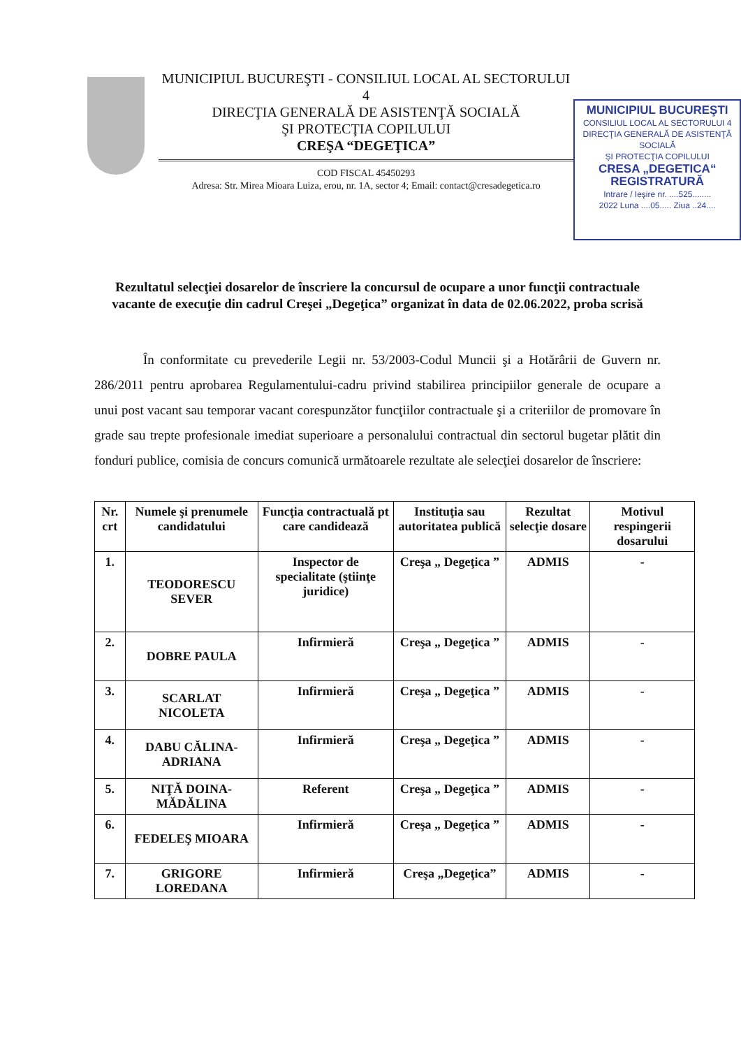MUNICIPIUL BUCUREŞTI - CONSILIUL LOCAL AL SECTORULUI 4
DIRECŢIA GENERALĂ DE ASISTENŢĂ SOCIALĂ
ŞI PROTECŢIA COPILULUI
CREŞA “DEGEŢICA”
COD FISCAL 45450293
Adresa: Str. Mirea Mioara Luiza, erou, nr. 1A, sector 4; Email: contact@cresadegetica.ro
MUNICIPIUL BUCUREŞTI
CONSILIUL LOCAL AL SECTORULUI 4
DIRECŢIA GENERALĂ DE ASISTENŢĂ SOCIALĂ
ŞI PROTECŢIA COPILULUI
CRESA „DEGETICA“REGISTRATURĂ
Intrare / Ieşire nr. ....525........
2022 Luna ....05..... Ziua ..24....
Rezultatul selecţiei dosarelor de înscriere la concursul de ocupare a unor funcţii contractuale vacante de execuţie din cadrul Creşei „Degeţica” organizat în data de 02.06.2022, proba scrisă
În conformitate cu prevederile Legii nr. 53/2003-Codul Muncii şi a Hotărârii de Guvern nr. 286/2011 pentru aprobarea Regulamentului-cadru privind stabilirea principiilor generale de ocupare a unui post vacant sau temporar vacant corespunzător funcţiilor contractuale şi a criteriilor de promovare în grade sau trepte profesionale imediat superioare a personalului contractual din sectorul bugetar plătit din fonduri publice, comisia de concurs comunică următoarele rezultate ale selecţiei dosarelor de înscriere:
| Nr. crt | Numele şi prenumele candidatului | Funcţia contractuală pt care candidează | Instituţia sau autoritatea publică | Rezultat selecţie dosare | Motivul respingerii dosarului |
| --- | --- | --- | --- | --- | --- |
| 1. | TEODORESCU SEVER | Inspector de specialitate (ştiinţe juridice) | Creşa „ Degeţica ” | ADMIS | - |
| 2. | DOBRE PAULA | Infirmieră | Creşa „ Degeţica ” | ADMIS | - |
| 3. | SCARLAT NICOLETA | Infirmieră | Creşa „ Degeţica ” | ADMIS | - |
| 4. | DABU CĂLINA-ADRIANA | Infirmieră | Creşa „ Degeţica ” | ADMIS | - |
| 5. | NIŢĂ DOINA-MĂDĂLINA | Referent | Creşa „ Degeţica ” | ADMIS | - |
| 6. | FEDELEŞ MIOARA | Infirmieră | Creşa „ Degeţica ” | ADMIS | - |
| 7. | GRIGORE LOREDANA | Infirmieră | Creşa „Degeţica” | ADMIS | - |